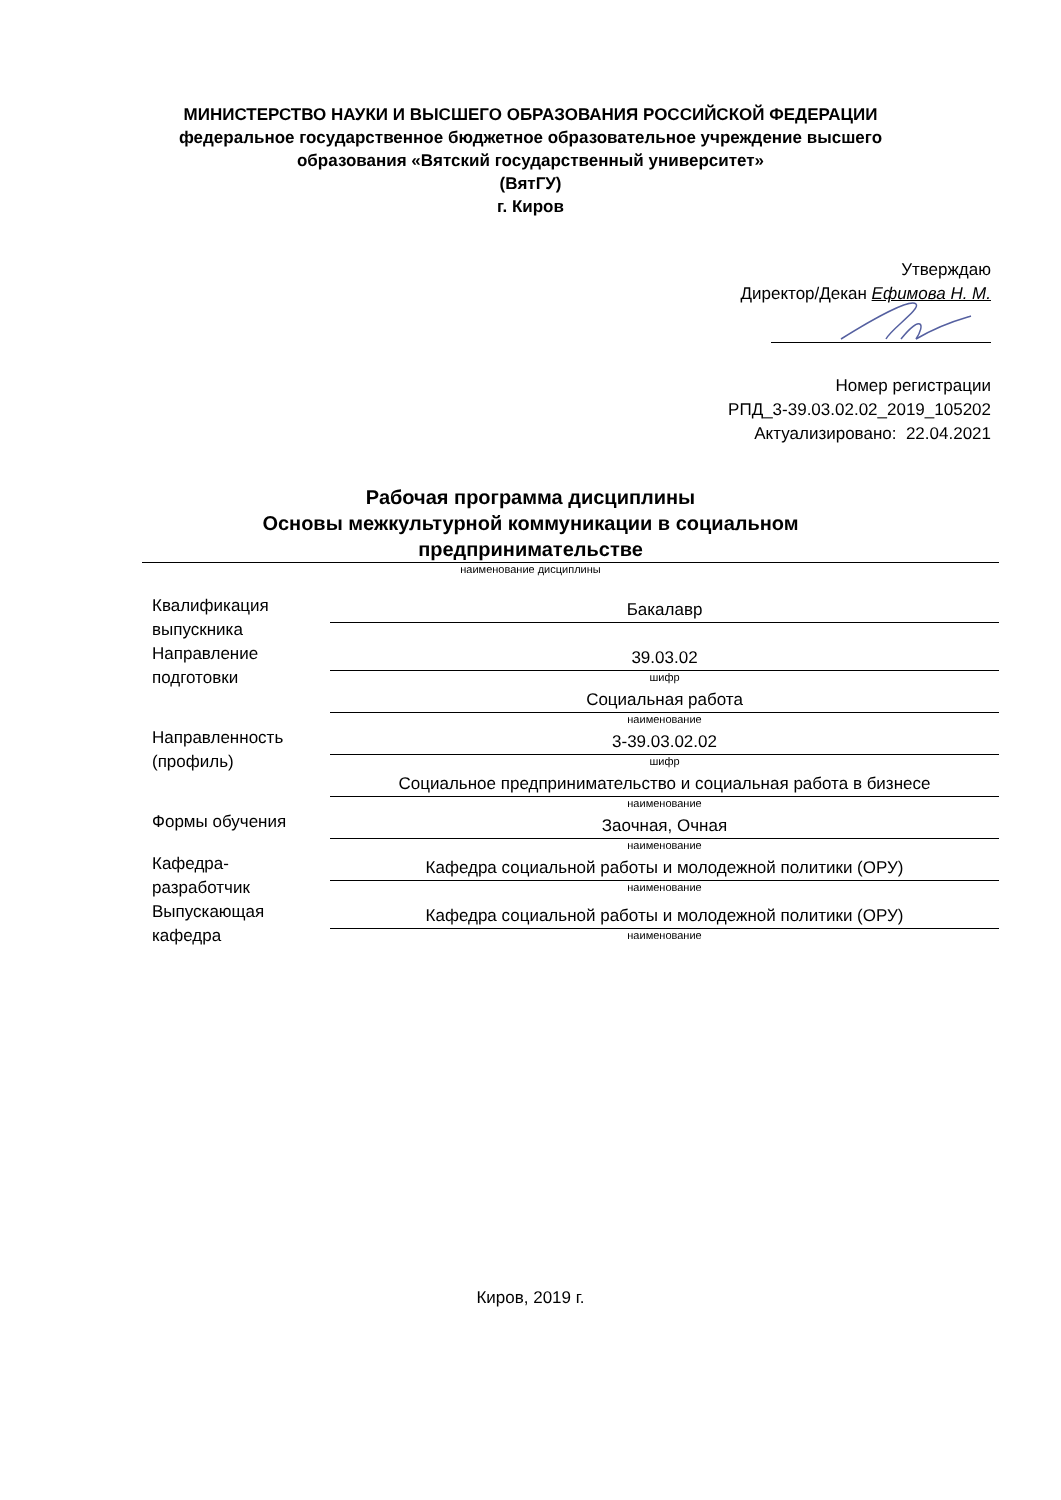МИНИСТЕРСТВО НАУКИ И ВЫСШЕГО ОБРАЗОВАНИЯ РОССИЙСКОЙ ФЕДЕРАЦИИ
федеральное государственное бюджетное образовательное учреждение высшего
образования «Вятский государственный университет»
(ВятГУ)
г. Киров
Утверждаю
Директор/Декан Ефимова Н. М.
Номер регистрации
РПД_3-39.03.02.02_2019_105202
Актуализировано: 22.04.2021
Рабочая программа дисциплины
Основы межкультурной коммуникации в социальном
предпринимательстве
наименование дисциплины
Квалификация
выпускника
Бакалавр
Направление
подготовки
39.03.02
шифр
Социальная работа
наименование
Направленность
(профиль)
3-39.03.02.02
шифр
Социальное предпринимательство и социальная работа в бизнесе
наименование
Формы обучения
Заочная, Очная
наименование
Кафедра-
разработчик
Кафедра социальной работы и молодежной политики (ОРУ)
наименование
Выпускающая
кафедра
Кафедра социальной работы и молодежной политики (ОРУ)
наименование
Киров, 2019 г.